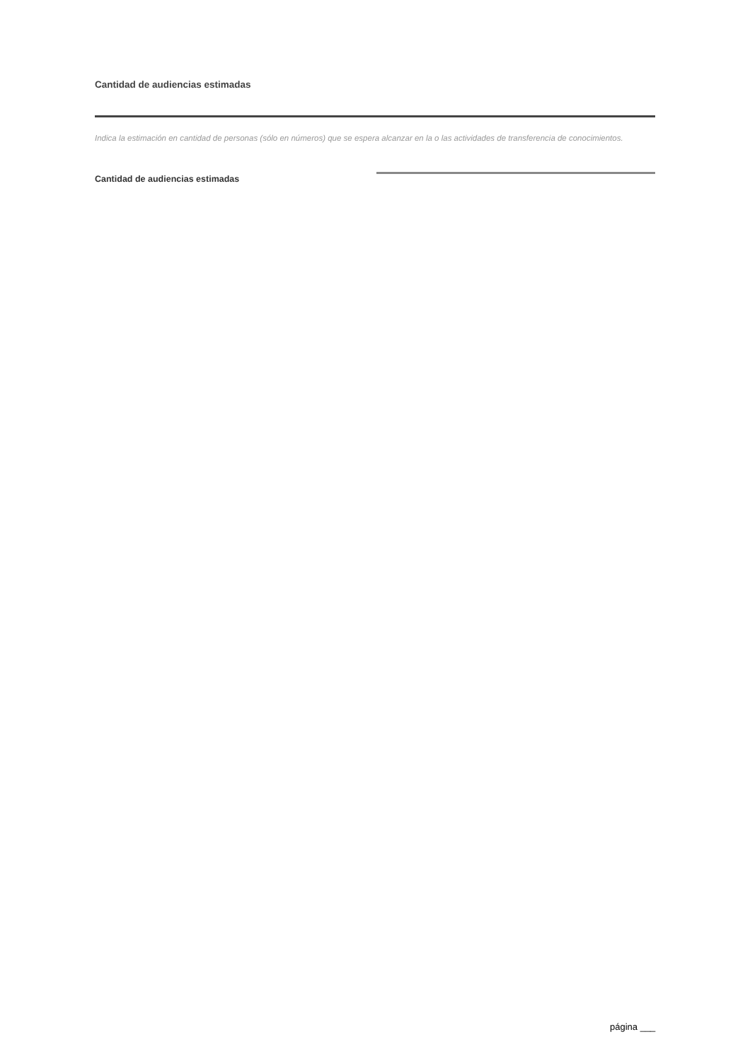Cantidad de audiencias estimadas
Indica la estimación en cantidad de personas (sólo en números) que se espera alcanzar en la o las actividades de transferencia de conocimientos.
Cantidad de audiencias estimadas
página ___